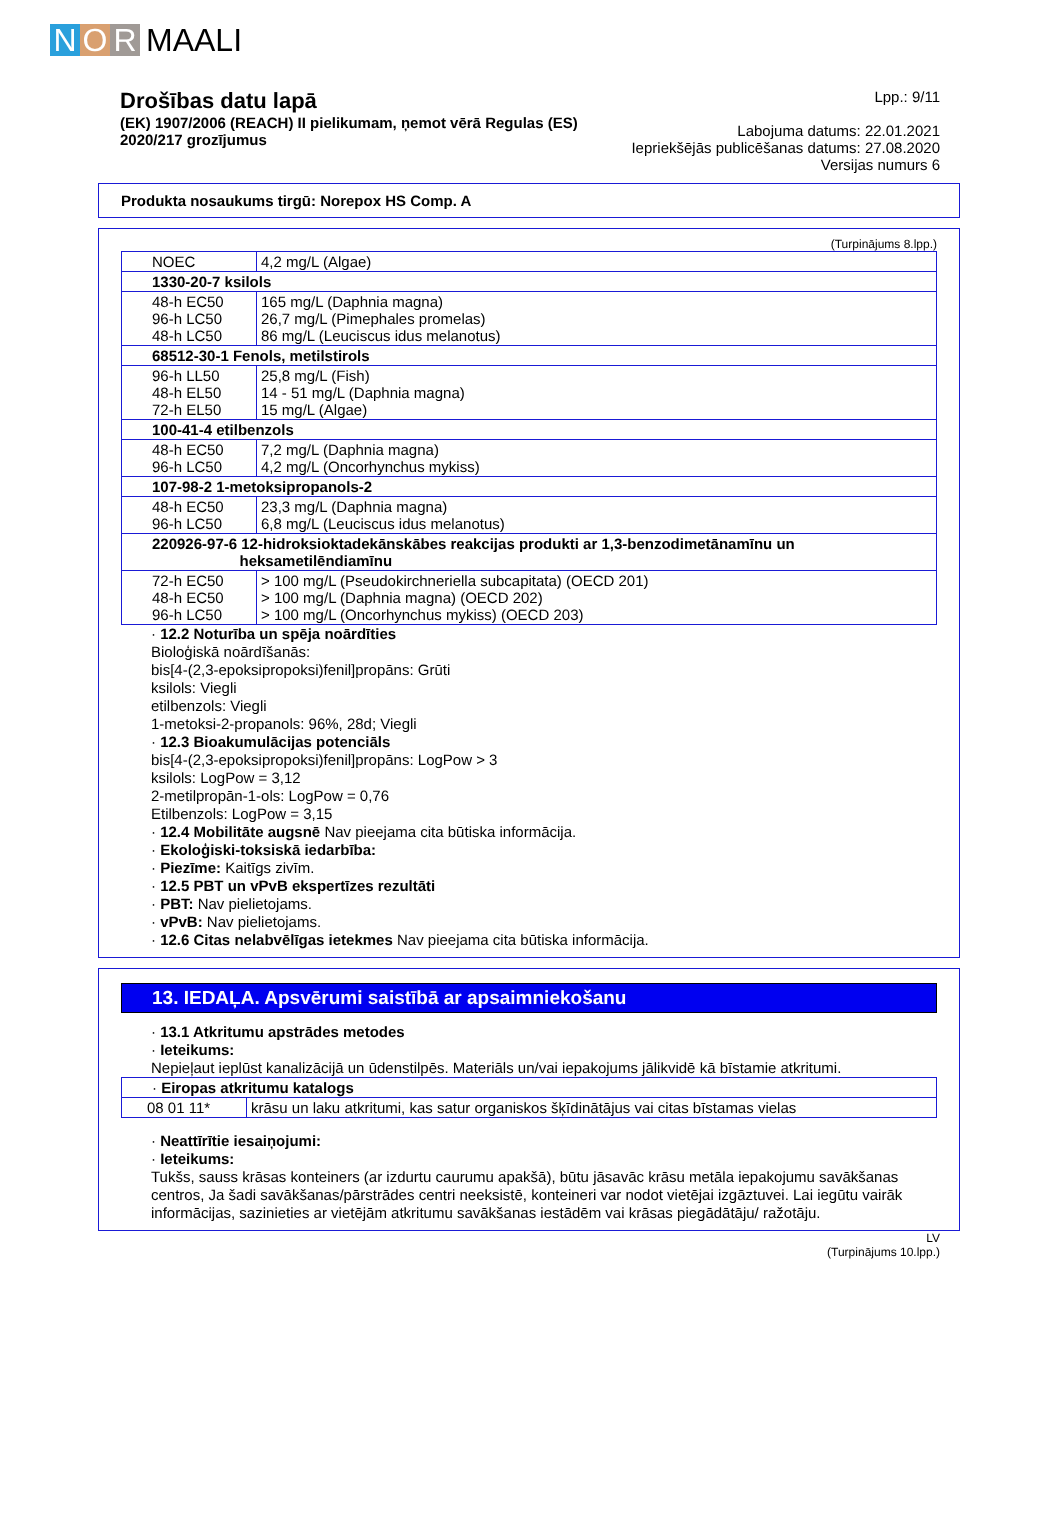N O R MAALI
Drošības datu lapā
(EK) 1907/2006 (REACH) II pielikumam, ņemot vērā Regulas (ES)
2020/217 grozījumus
Lpp.: 9/11
Labojuma datums: 22.01.2021
Iepriekšējās publicēšanas datums: 27.08.2020
Versijas numurs 6
Produkta nosaukums tirgū: Norepox HS Comp. A
(Turpinājums 8.lpp.)
| NOEC | 4,2 mg/L (Algae) |
| 1330-20-7 ksilols | |
| 48-h EC50 96-h LC50 48-h LC50 | 165 mg/L (Daphnia magna) 26,7 mg/L (Pimephales promelas) 86 mg/L (Leuciscus idus melanotus) |
| 68512-30-1 Fenols, metilstirols | |
| 96-h LL50 48-h EL50 72-h EL50 | 25,8 mg/L (Fish) 14 - 51 mg/L (Daphnia magna) 15 mg/L (Algae) |
| 100-41-4 etilbenzols | |
| 48-h EC50 96-h LC50 | 7,2 mg/L (Daphnia magna) 4,2 mg/L (Oncorhynchus mykiss) |
| 107-98-2 1-metoksipropanols-2 | |
| 48-h EC50 96-h LC50 | 23,3 mg/L (Daphnia magna) 6,8 mg/L (Leuciscus idus melanotus) |
| 220926-97-6 12-hidroksioktadekānskābes reakcijas produkti ar 1,3-benzodimetānamīnu un heksametilēndiamīnu | |
| 72-h EC50 48-h EC50 96-h LC50 | > 100 mg/L (Pseudokirchneriella subcapitata) (OECD 201) > 100 mg/L (Daphnia magna) (OECD 202) > 100 mg/L (Oncorhynchus mykiss) (OECD 203) |
· 12.2 Noturība un spēja noārdīties
Bioloģiskā noārdīšanās:
bis[4-(2,3-epoksipropoksi)fenil]propāns: Grūti
ksilols: Viegli
etilbenzols: Viegli
1-metoksi-2-propanols: 96%, 28d; Viegli
· 12.3 Bioakumulācijas potenciāls
bis[4-(2,3-epoksipropoksi)fenil]propāns: LogPow > 3
ksilols: LogPow = 3,12
2-metilpropān-1-ols: LogPow = 0,76
Etilbenzols: LogPow = 3,15
· 12.4 Mobilitāte augsnē Nav pieejama cita būtiska informācija.
· Ekoloģiski-toksiskā iedarbība:
· Piezīme: Kaitīgs zivīm.
· 12.5 PBT un vPvB ekspertīzes rezultāti
· PBT: Nav pielietojams.
· vPvB: Nav pielietojams.
· 12.6 Citas nelabvēlīgas ietekmes Nav pieejama cita būtiska informācija.
13. IEDAĻA. Apsvērumi saistībā ar apsaimniekošanu
· 13.1 Atkritumu apstrādes metodes
· Ieteikums:
Nepieļaut ieplūst kanalizācijā un ūdenstilpēs. Materiāls un/vai iepakojums jālikvidē kā bīstamie atkritumi.
| · Eiropas atkritumu katalogs | |
| 08 01 11* | krāsu un laku atkritumi, kas satur organiskos šķīdinātājus vai citas bīstamas vielas |
· Neattīrītie iesaiņojumi:
· Ieteikums:
Tukšs, sauss krāsas konteiners (ar izdurtu caurumu apakšā), būtu jāsavāc krāsu metāla iepakojumu savākšanas centros, Ja šadi savākšanas/pārstrādes centri neeksistē, konteineri var nodot vietējai izgāztuvei. Lai iegūtu vairāk informācijas, sazinieties ar vietējām atkritumu savākšanas iestādēm vai krāsas piegādātāju/ ražotāju.
LV
(Turpinājums 10.lpp.)